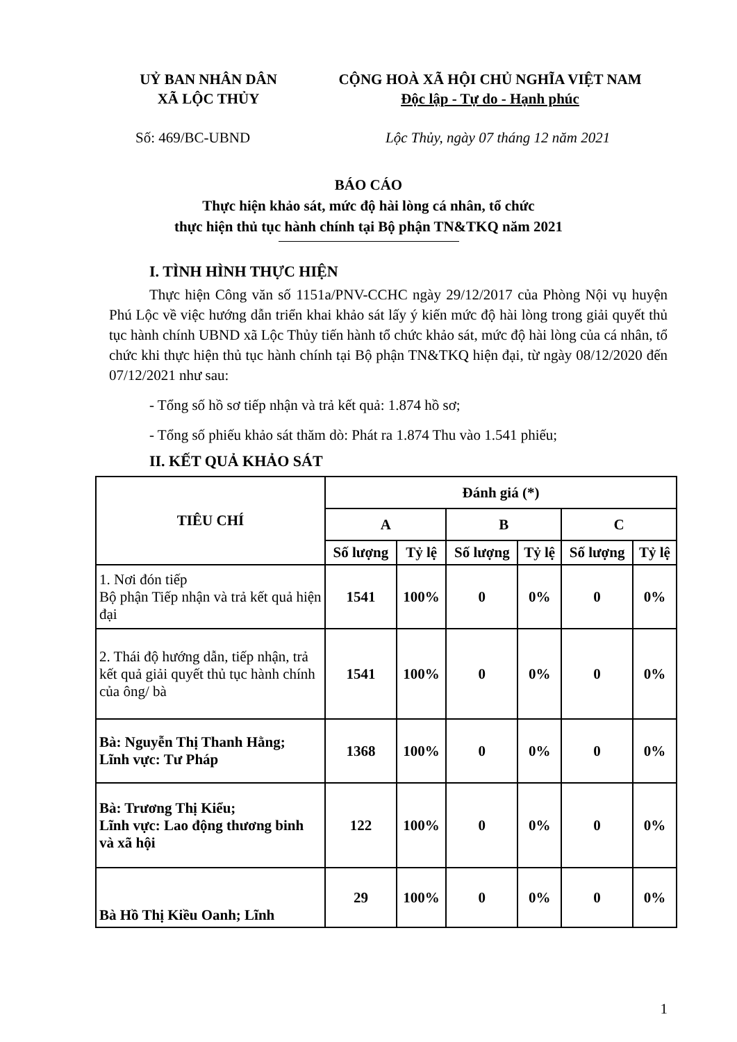UỶ BAN NHÂN DÂN
XÃ LỘC THỦY
CỘNG HOÀ XÃ HỘI CHỦ NGHĨA VIỆT NAM
Độc lập - Tự do - Hạnh phúc
Số: 469/BC-UBND Lộc Thủy, ngày 07 tháng 12 năm 2021
BÁO CÁO
Thực hiện khảo sát, mức độ hài lòng cá nhân, tổ chức
thực hiện thủ tục hành chính tại Bộ phận TN&TKQ năm 2021
I. TÌNH HÌNH THỰC HIỆN
Thực hiện Công văn số 1151a/PNV-CCHC ngày 29/12/2017 của Phòng Nội vụ huyện Phú Lộc về việc hướng dẫn triển khai khảo sát lấy ý kiến mức độ hài lòng trong giải quyết thủ tục hành chính UBND xã Lộc Thủy tiến hành tổ chức khảo sát, mức độ hài lòng của cá nhân, tổ chức khi thực hiện thủ tục hành chính tại Bộ phận TN&TKQ hiện đại, từ ngày 08/12/2020 đến 07/12/2021 như sau:
- Tổng số hồ sơ tiếp nhận và trả kết quả: 1.874 hồ sơ;
- Tổng số phiếu khảo sát thăm dò: Phát ra 1.874 Thu vào 1.541 phiếu;
II. KẾT QUẢ KHẢO SÁT
| TIÊU CHÍ | Đánh giá (*) | | | | | |
| --- | --- | --- | --- | --- | --- | --- |
| | A | | B | | C | |
| | Số lượng | Tỷ lệ | Số lượng | Tỷ lệ | Số lượng | Tỷ lệ |
| 1. Nơi đón tiếp Bộ phận Tiếp nhận và trả kết quả hiện đại | 1541 | 100% | 0 | 0% | 0 | 0% |
| 2. Thái độ hướng dẫn, tiếp nhận, trả kết quả giải quyết thủ tục hành chính của ông/ bà | 1541 | 100% | 0 | 0% | 0 | 0% |
| Bà: Nguyễn Thị Thanh Hằng; Lĩnh vực: Tư Pháp | 1368 | 100% | 0 | 0% | 0 | 0% |
| Bà: Trương Thị Kiểu; Lĩnh vực: Lao động thương binh và xã hội | 122 | 100% | 0 | 0% | 0 | 0% |
| Bà Hồ Thị Kiều Oanh; Lĩnh | 29 | 100% | 0 | 0% | 0 | 0% |
1